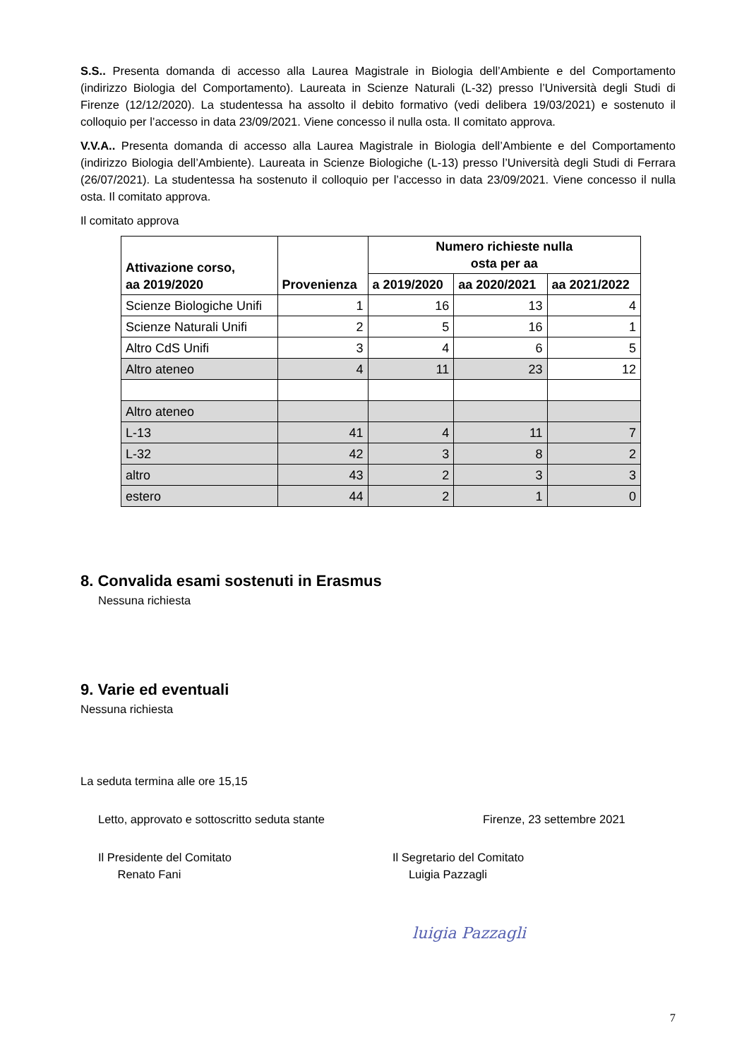S.S.. Presenta domanda di accesso alla Laurea Magistrale in Biologia dell’Ambiente e del Comportamento (indirizzo Biologia del Comportamento). Laureata in Scienze Naturali (L-32) presso l’Università degli Studi di Firenze (12/12/2020). La studentessa ha assolto il debito formativo (vedi delibera 19/03/2021) e sostenuto il colloquio per l’accesso in data 23/09/2021. Viene concesso il nulla osta. Il comitato approva.
V.V.A.. Presenta domanda di accesso alla Laurea Magistrale in Biologia dell’Ambiente e del Comportamento (indirizzo Biologia dell’Ambiente). Laureata in Scienze Biologiche (L-13) presso l’Università degli Studi di Ferrara (26/07/2021). La studentessa ha sostenuto il colloquio per l’accesso in data 23/09/2021. Viene concesso il nulla osta. Il comitato approva.
Il comitato approva
| Attivazione corso, aa 2019/2020 | Provenienza | Numero richieste nulla osta per aa | | |
| --- | --- | --- | --- | --- |
| | | a 2019/2020 | aa 2020/2021 | aa 2021/2022 |
| Scienze Biologiche Unifi | 1 | 16 | 13 | 4 |
| Scienze Naturali Unifi | 2 | 5 | 16 | 1 |
| Altro CdS Unifi | 3 | 4 | 6 | 5 |
| Altro ateneo | 4 | 11 | 23 | 12 |
| Altro ateneo | | | | |
| L-13 | 41 | 4 | 11 | 7 |
| L-32 | 42 | 3 | 8 | 2 |
| altro | 43 | 2 | 3 | 3 |
| estero | 44 | 2 | 1 | 0 |
8. Convalida esami sostenuti in Erasmus
Nessuna richiesta
9. Varie ed eventuali
Nessuna richiesta
La seduta termina alle ore 15,15
Letto, approvato e sottoscritto seduta stante Firenze, 23 settembre 2021
Il Presidente del Comitato
Renato Fani Il Segretario del Comitato
Luigia Pazzagli
luigia Pazzagli
7